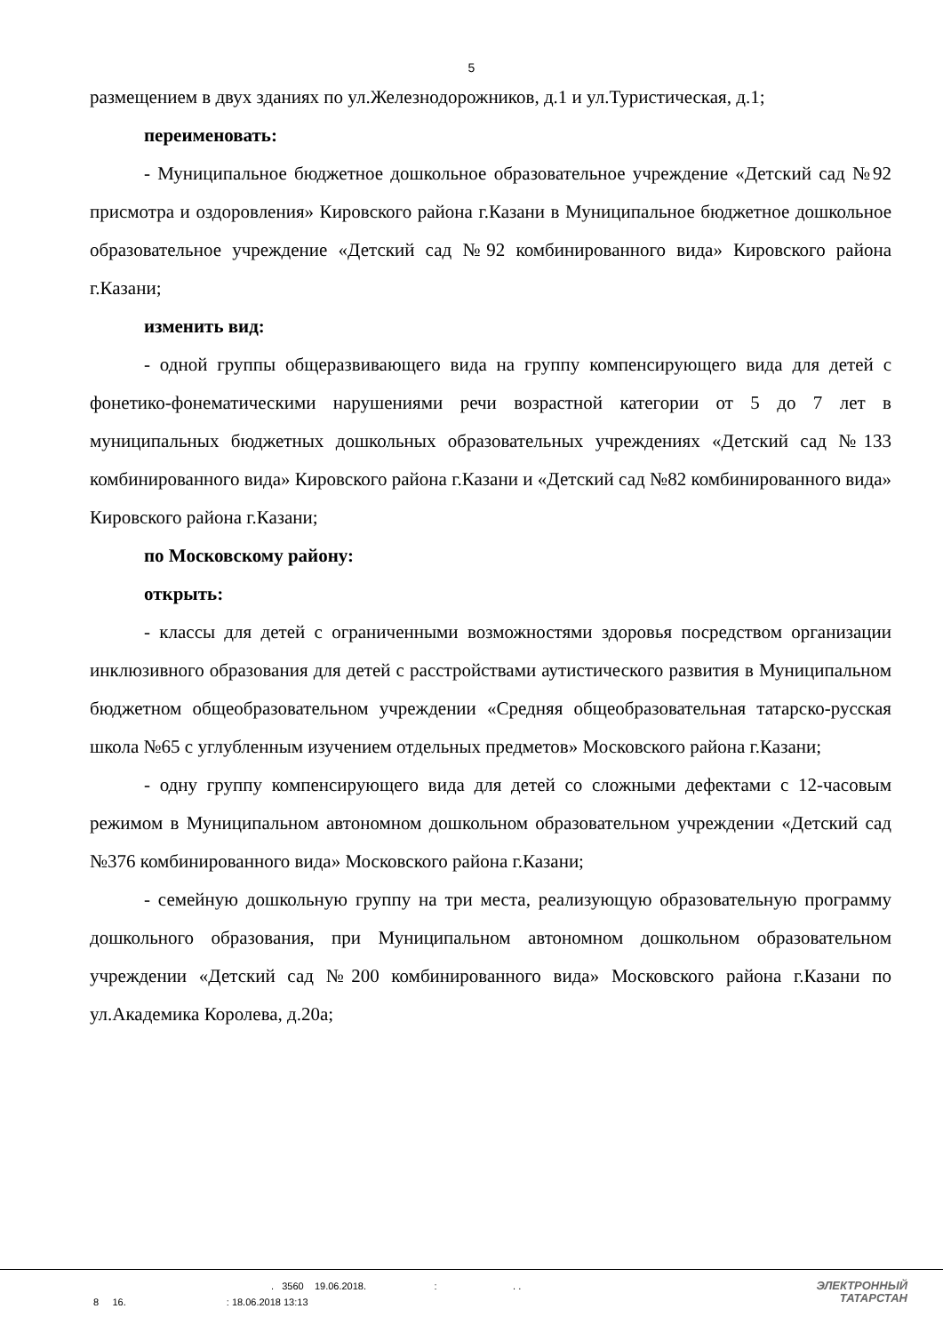5
размещением в двух зданиях по ул.Железнодорожников, д.1 и ул.Туристическая, д.1;
переименовать:
- Муниципальное бюджетное дошкольное образовательное учреждение «Детский сад №92 присмотра и оздоровления» Кировского района г.Казани в Муниципальное бюджетное дошкольное образовательное учреждение «Детский сад №92 комбинированного вида» Кировского района г.Казани;
изменить вид:
- одной группы общеразвивающего вида на группу компенсирующего вида для детей с фонетико-фонематическими нарушениями речи возрастной категории от 5 до 7 лет в муниципальных бюджетных дошкольных образовательных учреждениях «Детский сад №133 комбинированного вида» Кировского района г.Казани и «Детский сад №82 комбинированного вида» Кировского района г.Казани;
по Московскому району:
открыть:
- классы для детей с ограниченными возможностями здоровья посредством организации инклюзивного образования для детей с расстройствами аутистического развития в Муниципальном бюджетном общеобразовательном учреждении «Средняя общеобразовательная татарско-русская школа №65 с углубленным изучением отдельных предметов» Московского района г.Казани;
- одну группу компенсирующего вида для детей со сложными дефектами с 12-часовым режимом в Муниципальном автономном дошкольном образовательном учреждении «Детский сад №376 комбинированного вида» Московского района г.Казани;
- семейную дошкольную группу на три места, реализующую образовательную программу дошкольного образования, при Муниципальном автономном дошкольном образовательном учреждении «Детский сад №200 комбинированного вида» Московского района г.Казани по ул.Академика Королева, д.20а;
. 3560 19.06.2018. : . .
8 16. : 18.06.2018 13:13
ЭЛЕКТРОННЫЙ
ТАТАРСТАН